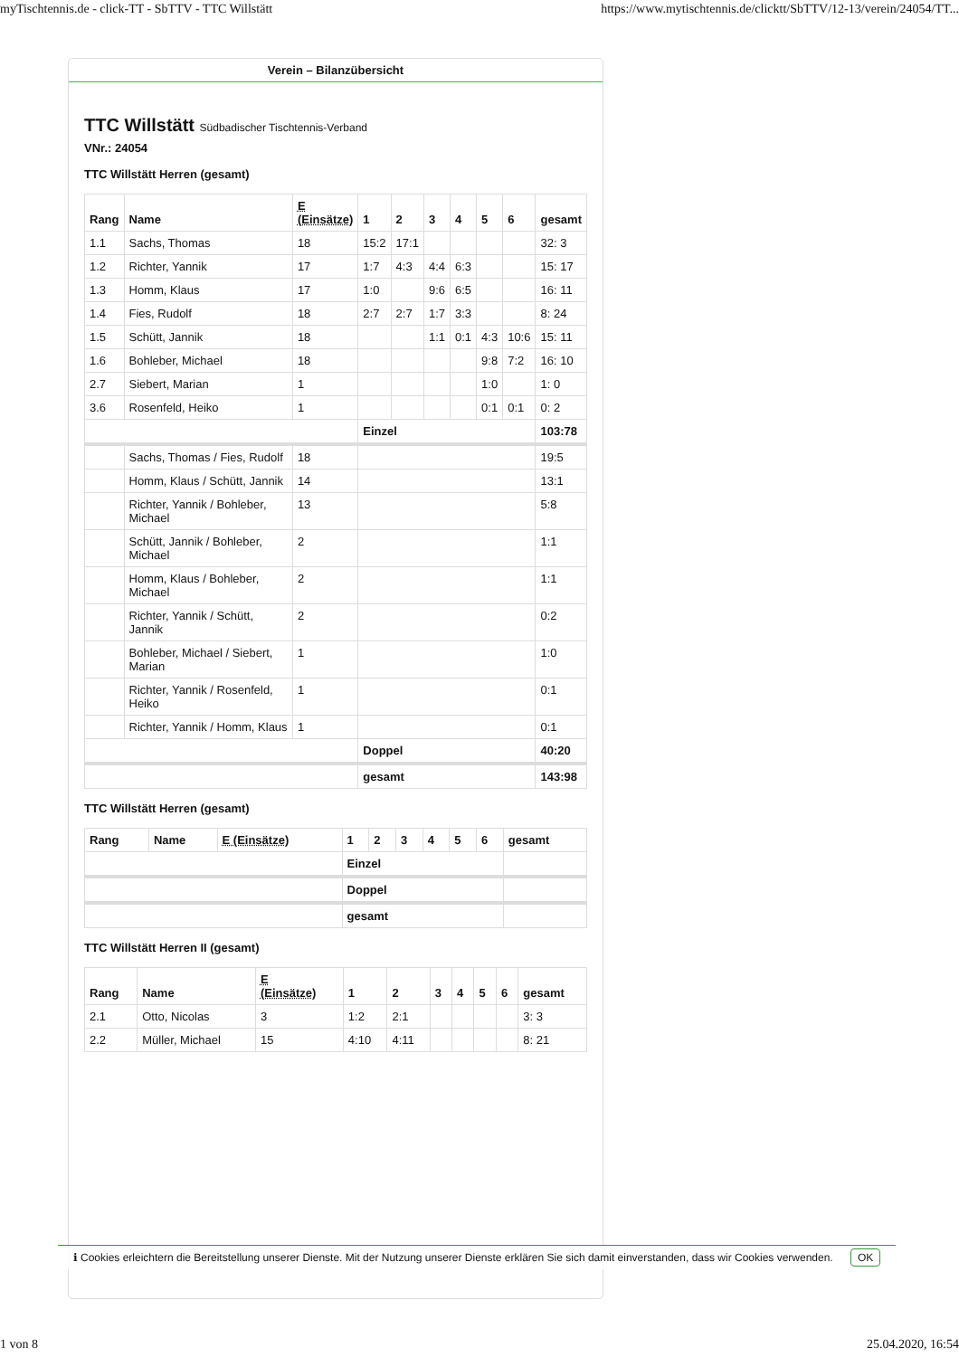myTischtennis.de - click-TT - SbTTV - TTC Willstätt https://www.mytischtennis.de/clicktt/SbTTV/12-13/verein/24054/TT...
Verein – Bilanzübersicht
TTC Willstätt Südbadischer Tischtennis-Verband
VNr.: 24054
TTC Willstätt Herren (gesamt)
| Rang | Name | E (Einsätze) | 1 | 2 | 3 | 4 | 5 | 6 | gesamt |
| --- | --- | --- | --- | --- | --- | --- | --- | --- | --- |
| 1.1 | Sachs, Thomas | 18 | 15:2 | 17:1 | | | | | 32: 3 |
| 1.2 | Richter, Yannik | 17 | 1:7 | 4:3 | 4:4 | 6:3 | | | 15: 17 |
| 1.3 | Homm, Klaus | 17 | 1:0 | | 9:6 | 6:5 | | | 16: 11 |
| 1.4 | Fies, Rudolf | 18 | 2:7 | 2:7 | 1:7 | 3:3 | | | 8: 24 |
| 1.5 | Schütt, Jannik | 18 | | | 1:1 | 0:1 | 4:3 | 10:6 | 15: 11 |
| 1.6 | Bohleber, Michael | 18 | | | | | 9:8 | 7:2 | 16: 10 |
| 2.7 | Siebert, Marian | 1 | | | | | 1:0 | | 1: 0 |
| 3.6 | Rosenfeld, Heiko | 1 | | | | | 0:1 | 0:1 | 0: 2 |
| | | | Einzel | | | | | | 103:78 |
| | Sachs, Thomas / Fies, Rudolf | 18 | | | | | | | 19:5 |
| | Homm, Klaus / Schütt, Jannik | 14 | | | | | | | 13:1 |
| | Richter, Yannik / Bohleber, Michael | 13 | | | | | | | 5:8 |
| | Schütt, Jannik / Bohleber, Michael | 2 | | | | | | | 1:1 |
| | Homm, Klaus / Bohleber, Michael | 2 | | | | | | | 1:1 |
| | Richter, Yannik / Schütt, Jannik | 2 | | | | | | | 0:2 |
| | Bohleber, Michael / Siebert, Marian | 1 | | | | | | | 1:0 |
| | Richter, Yannik / Rosenfeld, Heiko | 1 | | | | | | | 0:1 |
| | Richter, Yannik / Homm, Klaus | 1 | | | | | | | 0:1 |
| | | | Doppel | | | | | | 40:20 |
| | | | gesamt | | | | | | 143:98 |
TTC Willstätt Herren (gesamt)
| Rang | Name | E (Einsätze) | 1 | 2 | 3 | 4 | 5 | 6 | gesamt |
| --- | --- | --- | --- | --- | --- | --- | --- | --- | --- |
| | | | Einzel | | | | | | |
| | | | Doppel | | | | | | |
| | | | gesamt | | | | | | |
TTC Willstätt Herren II (gesamt)
| Rang | Name | E (Einsätze) | 1 | 2 | 3 | 4 | 5 | 6 | gesamt |
| --- | --- | --- | --- | --- | --- | --- | --- | --- | --- |
| 2.1 | Otto, Nicolas | 3 | 1:2 | 2:1 | | | | | 3: 3 |
| 2.2 | Müller, Michael | 15 | 4:10 | 4:11 | | | | | 8: 21 |
ℹ Cookies erleichtern die Bereitstellung unserer Dienste. Mit der Nutzung unserer Dienste erklären Sie sich damit einverstanden, dass wir Cookies verwenden. OK
1 von 8 25.04.2020, 16:54